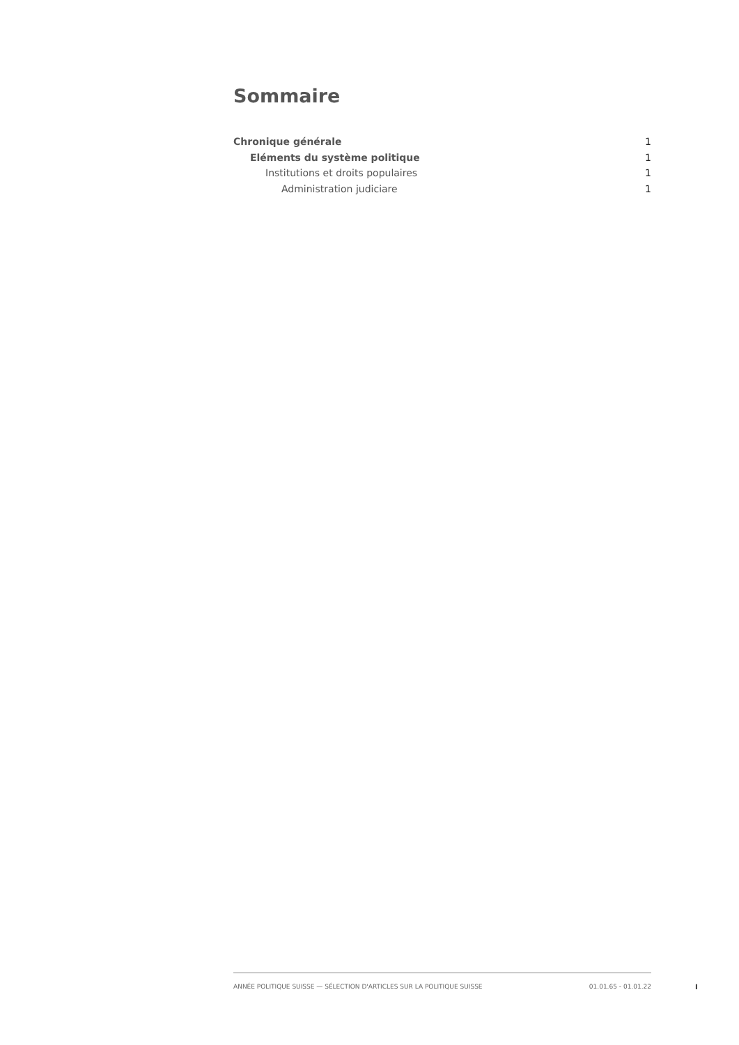Sommaire
Chronique générale 1
Eléments du système politique 1
Institutions et droits populaires 1
Administration judiciare 1
ANNÉE POLITIQUE SUISSE — SÉLECTION D'ARTICLES SUR LA POLITIQUE SUISSE 01.01.65 - 01.01.22
I